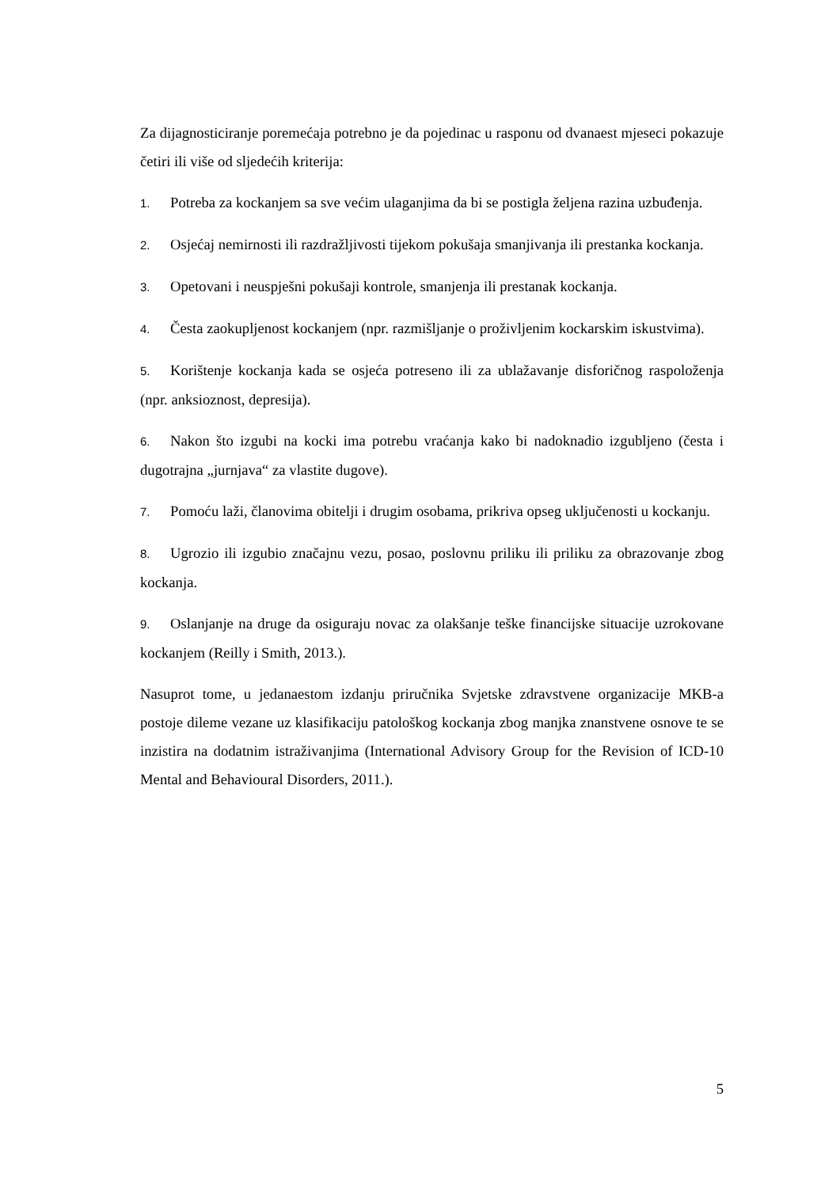Za dijagnosticiranje poremećaja potrebno je da pojedinac u rasponu od dvanaest mjeseci pokazuje četiri ili više od sljedećih kriterija:
1. Potreba za kockanjem sa sve većim ulaganjima da bi se postigla željena razina uzbuđenja.
2. Osjećaj nemirnosti ili razdražljivosti tijekom pokušaja smanjivanja ili prestanka kockanja.
3. Opetovani i neuspješni pokušaji kontrole, smanjenja ili prestanak kockanja.
4. Česta zaokupljenost kockanjem (npr. razmišljanje o proživljenim kockarskim iskustvima).
5. Korištenje kockanja kada se osjeća potreseno ili za ublažavanje disforičnog raspoloženja (npr. anksioznost, depresija).
6. Nakon što izgubi na kocki ima potrebu vraćanja kako bi nadoknadio izgubljeno (česta i dugotrajna „jurnjava“ za vlastite dugove).
7. Pomoću laži, članovima obitelji i drugim osobama, prikriva opseg uključenosti u kockanju.
8. Ugrozio ili izgubio značajnu vezu, posao, poslovnu priliku ili priliku za obrazovanje zbog kockanja.
9. Oslanjanje na druge da osiguraju novac za olakšanje teške financijske situacije uzrokovane kockanjem (Reilly i Smith, 2013.).
Nasuprot tome, u jedanaestom izdanju priručnika Svjetske zdravstvene organizacije MKB-a postoje dileme vezane uz klasifikaciju patološkog kockanja zbog manjka znanstvene osnove te se inzistira na dodatnim istraživanjima (International Advisory Group for the Revision of ICD-10 Mental and Behavioural Disorders, 2011.).
5